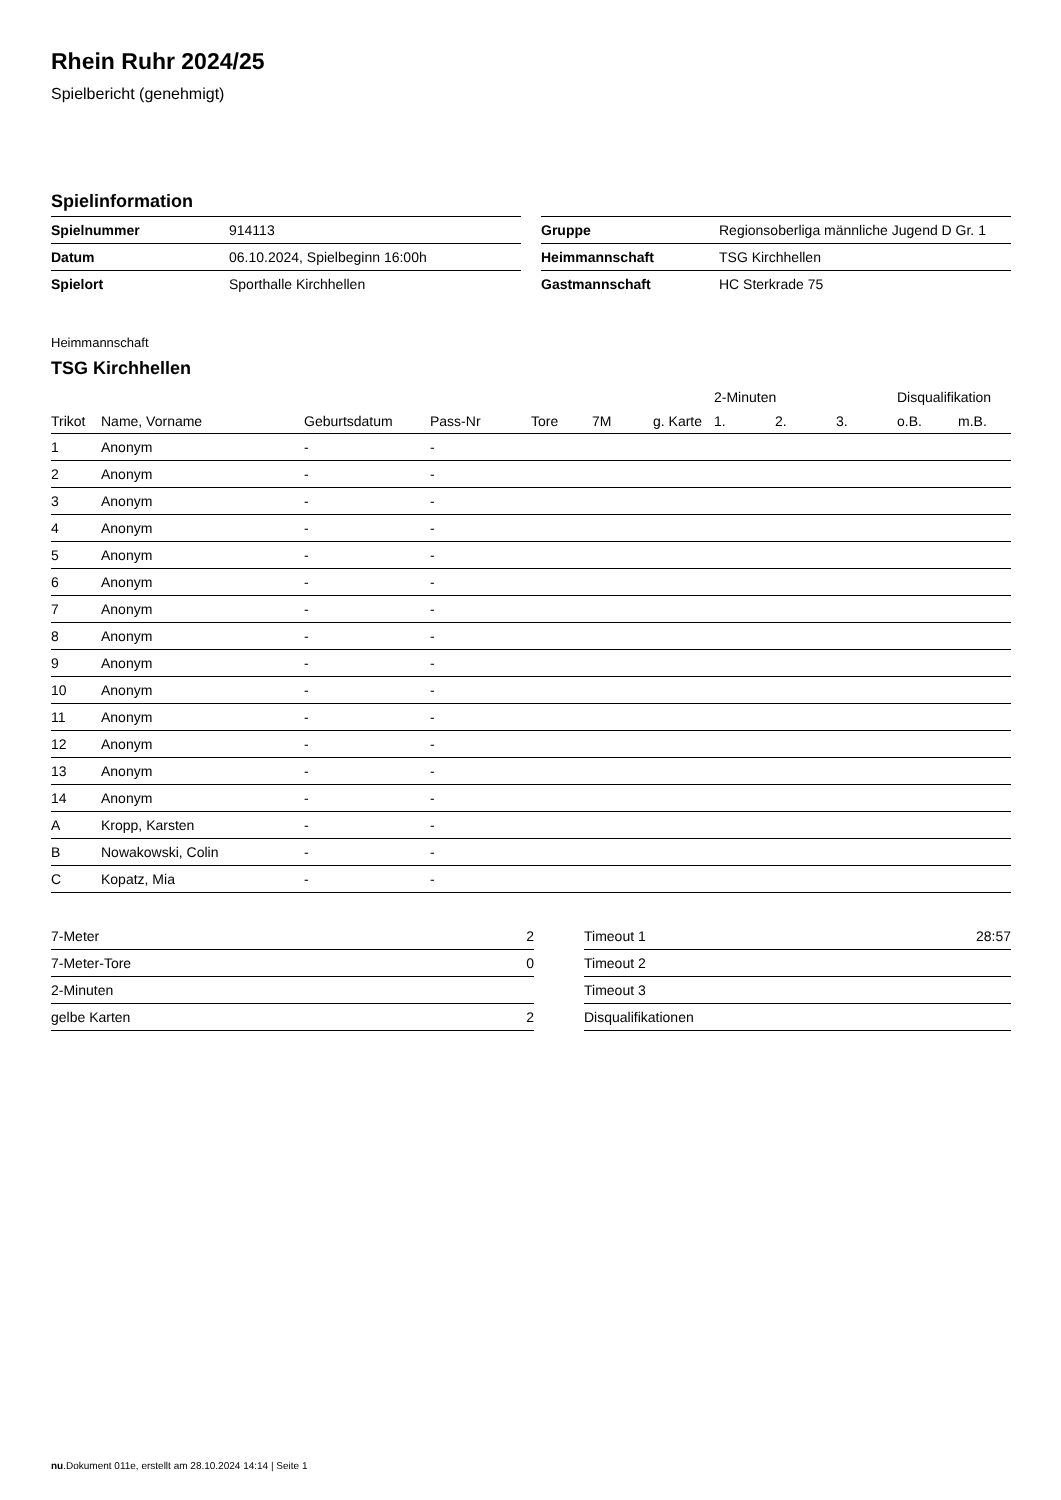Rhein Ruhr 2024/25
Spielbericht (genehmigt)
Spielinformation
| Spielnummer | 914113 |
| Datum | 06.10.2024, Spielbeginn 16:00h |
| Spielort | Sporthalle Kirchhellen |
| Gruppe | Regionsoberliga männliche Jugend D Gr. 1 |
| Heimmannschaft | TSG Kirchhellen |
| Gastmannschaft | HC Sterkrade 75 |
Heimmannschaft
TSG Kirchhellen
| | | | | | | | 2-Minuten | | | Disqualifikation | |
| --- | --- | --- | --- | --- | --- | --- | --- | --- | --- | --- | --- |
| Trikot | Name, Vorname | Geburtsdatum | Pass-Nr | Tore | 7M | g. Karte | 1. | 2. | 3. | o.B. | m.B. |
| 1 | Anonym | - | - | | | | | | | | |
| 2 | Anonym | - | - | | | | | | | | |
| 3 | Anonym | - | - | | | | | | | | |
| 4 | Anonym | - | - | | | | | | | | |
| 5 | Anonym | - | - | | | | | | | | |
| 6 | Anonym | - | - | | | | | | | | |
| 7 | Anonym | - | - | | | | | | | | |
| 8 | Anonym | - | - | | | | | | | | |
| 9 | Anonym | - | - | | | | | | | | |
| 10 | Anonym | - | - | | | | | | | | |
| 11 | Anonym | - | - | | | | | | | | |
| 12 | Anonym | - | - | | | | | | | | |
| 13 | Anonym | - | - | | | | | | | | |
| 14 | Anonym | - | - | | | | | | | | |
| A | Kropp, Karsten | - | - | | | | | | | | |
| B | Nowakowski, Colin | - | - | | | | | | | | |
| C | Kopatz, Mia | - | - | | | | | | | | |
| 7-Meter | 2 |
| 7-Meter-Tore | 0 |
| 2-Minuten | |
| gelbe Karten | 2 |
| Timeout 1 | 28:57 |
| Timeout 2 | |
| Timeout 3 | |
| Disqualifikationen | |
nu.Dokument 011e, erstellt am 28.10.2024 14:14 | Seite 1